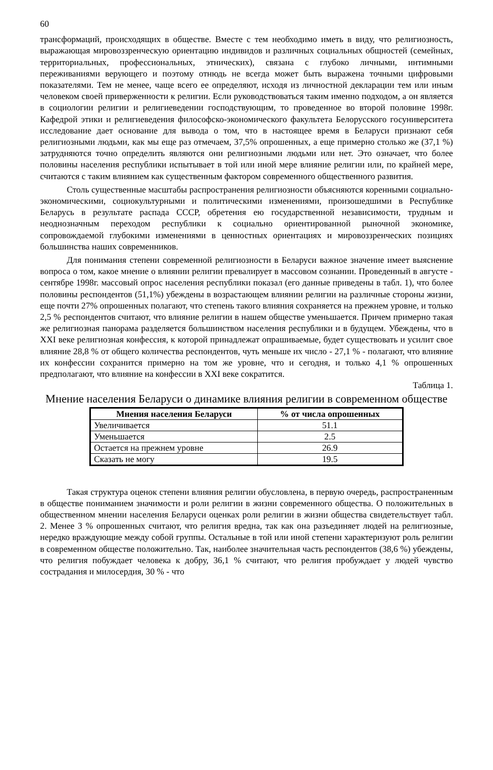60
трансформаций, происходящих в обществе. Вместе с тем необходимо иметь в виду, что религиозность, выражающая мировоззренческую ориентацию индивидов и различных социальных общностей (семейных, территориальных, профессиональных, этнических), связана с глубоко личными, интимными переживаниями верующего и поэтому отнюдь не всегда может быть выражена точными цифровыми показателями. Тем не менее, чаще всего ее определяют, исходя из личностной декларации тем или иным человеком своей приверженности к религии. Если руководствоваться таким именно подходом, а он является в социологии религии и религиеведении господствующим, то проведенное во второй половине 1998г. Кафедрой этики и религиеведения философско-экономического факультета Белорусского госуниверситета исследование дает основание для вывода о том, что в настоящее время в Беларуси признают себя религиозными людьми, как мы еще раз отмечаем, 37,5% опрошенных, а еще примерно столько же (37,1 %) затрудняются точно определить являются они религиозными людьми или нет. Это означает, что более половины населения республики испытывает в той или иной мере влияние религии или, по крайней мере, считаются с таким влиянием как существенным фактором современного общественного развития.
Столь существенные масштабы распространения религиозности объясняются коренными социально-экономическими, социокультурными и политическими изменениями, произошедшими в Республике Беларусь в результате распада СССР, обретения ею государственной независимости, трудным и неоднозначным переходом республики к социально ориентированной рыночной экономике, сопровождаемой глубокими изменениями в ценностных ориентациях и мировоззренческих позициях большинства наших современников.
Для понимания степени современной религиозности в Беларуси важное значение имеет выяснение вопроса о том, какое мнение о влиянии религии превалирует в массовом сознании. Проведенный в августе - сентябре 1998г. массовый опрос населения республики показал (его данные приведены в табл. 1), что более половины респондентов (51,1%) убеждены в возрастающем влиянии религии на различные стороны жизни, еще почти 27% опрошенных полагают, что степень такого влияния сохраняется на прежнем уровне, и только 2,5 % респондентов считают, что влияние религии в нашем обществе уменьшается. Причем примерно такая же религиозная панорама разделяется большинством населения республики и в будущем. Убеждены, что в XXI веке религиозная конфессия, к которой принадлежат опрашиваемые, будет существовать и усилит свое влияние 28,8 % от общего количества респондентов, чуть меньше их число - 27,1 % - полагают, что влияние их конфессии сохранится примерно на том же уровне, что и сегодня, и только 4,1 % опрошенных предполагают, что влияние на конфессии в XXI веке сократится.
Таблица 1.
Мнение населения Беларуси о динамике влияния религии в современном обществе
| Мнения населения Беларуси | % от числа опрошенных |
| --- | --- |
| Увеличивается | 51.1 |
| Уменьшается | 2.5 |
| Остается на прежнем уровне | 26.9 |
| Сказать не могу | 19.5 |
Такая структура оценок степени влияния религии обусловлена, в первую очередь, распространенным в обществе пониманием значимости и роли религии в жизни современного общества. О положительных в общественном мнении населения Беларуси оценках роли религии в жизни общества свидетельствует табл. 2. Менее 3 % опрошенных считают, что религия вредна, так как она разъединяет людей на религиозные, нередко враждующие между собой группы. Остальные в той или иной степени характеризуют роль религии в современном обществе положительно. Так, наиболее значительная часть респондентов (38,6 %) убеждены, что религия побуждает человека к добру, 36,1 % считают, что религия пробуждает у людей чувство сострадания и милосердия, 30 % - что